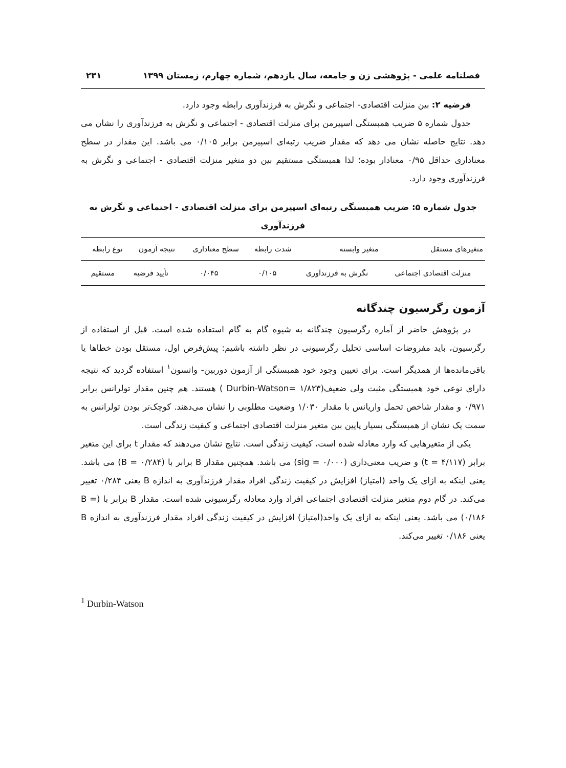فصلنامه علمی - پژوهشی زن و جامعه، سال یازدهم، شماره چهارم، زمستان ۱۳۹۹ ۲۳۱
فرضیه ۲: بین منزلت اقتصادی- اجتماعی و نگرش به فرزندآوری رابطه وجود دارد.
جدول شماره ۵ ضریب همبستگی اسپیرمن برای منزلت اقتصادی - اجتماعی و نگرش به فرزندآوری را نشان می دهد. نتایج حاصله نشان می دهد که مقدار ضریب رتبه‌ای اسپیرمن برابر ۰/۱۰۵ می باشد. این مقدار در سطح معناداری حداقل ۰/۹۵ معنادار بوده؛ لذا همبستگی مستقیم بین دو متغیر منزلت اقتصادی - اجتماعی و نگرش به فرزندآوری وجود دارد.
جدول شماره ۵: ضریب همبستگی رتبه‌ای اسپیرمن برای منزلت اقتصادی - اجتماعی و نگرش به فرزندآوری
| متغیرهای مستقل | متغیر وابسته | شدت رابطه | سطح معناداری | نتیجه آزمون | نوع رابطه |
| --- | --- | --- | --- | --- | --- |
| منزلت اقتصادی اجتماعی | نگرش به فرزندآوری | ۰/۱۰۵ | ۰/۰۴۵ | تأیید فرضیه | مستقیم |
آزمون رگرسیون چندگانه
در پژوهش حاضر از آماره رگرسیون چندگانه به شیوه گام به گام استفاده شده است. قبل از استفاده از رگرسیون، باید مفروضات اساسی تحلیل رگرسیونی در نظر داشته باشیم: پیش‌فرض اول، مستقل بودن خطاها یا باقی‌مانده‌ها از همدیگر است. برای تعیین وجود خود همبستگی از آزمون دوربین- واتسون<sup>۱</sup> استفاده گردید که نتیجه دارای نوعی خود همبستگی مثبت ولی ضعیف(۱/۸۲۳ =Durbin-Watson ) هستند. هم چنین مقدار تولرانس برابر ۰/۹۷۱ و مقدار شاخص تحمل واریانس با مقدار ۱/۰۳۰ وضعیت مطلوبی را نشان می‌دهند. کوچک‌تر بودن تولرانس به سمت یک نشان از همبستگی بسیار پایین بین متغیر منزلت اقتصادی اجتماعی و کیفیت زندگی است.
یکی از متغیرهایی که وارد معادله شده است، کیفیت زندگی است. نتایج نشان می‌دهند که مقدار t برای این متغیر برابر (t = ۴/۱۱۷) و ضریب معنی‌داری (sig = ۰/۰۰۰) می باشد. همچنین مقدار B برابر با (B = ۰/۲۸۴) می باشد. یعنی اینکه به ازای یک واحد (امتیاز) افزایش در کیفیت زندگی افراد مقدار فرزندآوری به اندازه B یعنی ۰/۲۸۴ تغییر می‌کند. در گام دوم متغیر منزلت اقتصادی اجتماعی افراد وارد معادله رگرسیونی شده است. مقدار B برابر با (B = ۰/۱۸۶) می باشد. یعنی اینکه به ازای یک واحد(امتیاز) افزایش در کیفیت زندگی افراد مقدار فرزندآوری به اندازه B یعنی ۰/۱۸۶ تغییر می‌کند.
<sup>1</sup> Durbin-Watson